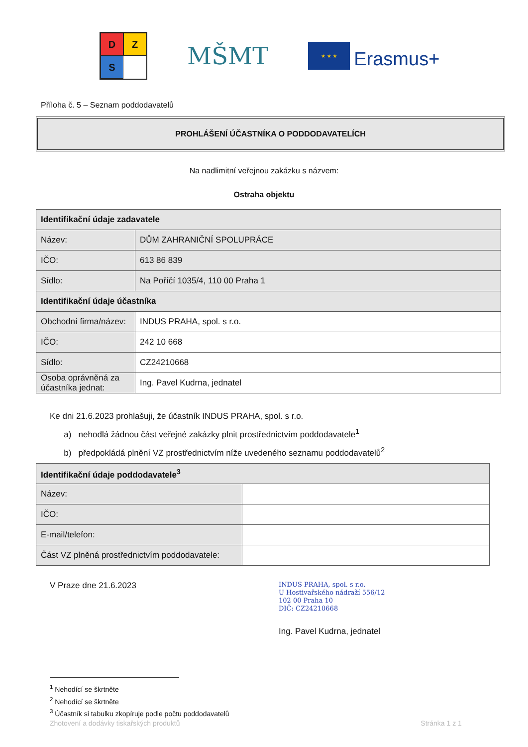D
Z
S
MŠMT
★ ★ ★
Erasmus+
Příloha č. 5 – Seznam poddodavatelů
PROHLÁŠENÍ ÚČASTNÍKA O PODDODAVATELÍCH
Na nadlimitní veřejnou zakázku s názvem:
Ostraha objektu
| Identifikační údaje zadavatele | |
| Název: | DŮM ZAHRANIČNÍ SPOLUPRÁCE |
| IČO: | 613 86 839 |
| Sídlo: | Na Poříčí 1035/4, 110 00 Praha 1 |
| Identifikační údaje účastníka | |
| Obchodní firma/název: | INDUS PRAHA, spol. s r.o. |
| IČO: | 242 10 668 |
| Sídlo: | CZ24210668 |
| Osoba oprávněná za účastníka jednat: | Ing. Pavel Kudrna, jednatel |
Ke dni 21.6.2023 prohlašuji, že účastník INDUS PRAHA, spol. s r.o.
a) nehodlá žádnou část veřejné zakázky plnit prostřednictvím poddodavatele<sup>1</sup>
b) předpokládá plnění VZ prostřednictvím níže uvedeného seznamu poddodavatelů<sup>2</sup>
| Identifikační údaje poddodavatele<sup>3</sup> | |
| Název: | |
| IČO: | |
| E-mail/telefon: | |
| Část VZ plněná prostřednictvím poddodavatele: | |
V Praze dne 21.6.2023
INDUS PRAHA, spol. s r.o.
U Hostivařského nádraží 556/12
102 00 Praha 10
DIČ: CZ24210668
Ing. Pavel Kudrna, jednatel
<sup>1</sup> Nehodící se škrtněte
<sup>2</sup> Nehodící se škrtněte
<sup>3</sup> Účastník si tabulku zkopíruje podle počtu poddodavatelů
Zhotovení a dodávky tiskařských produktů Stránka 1 z 1